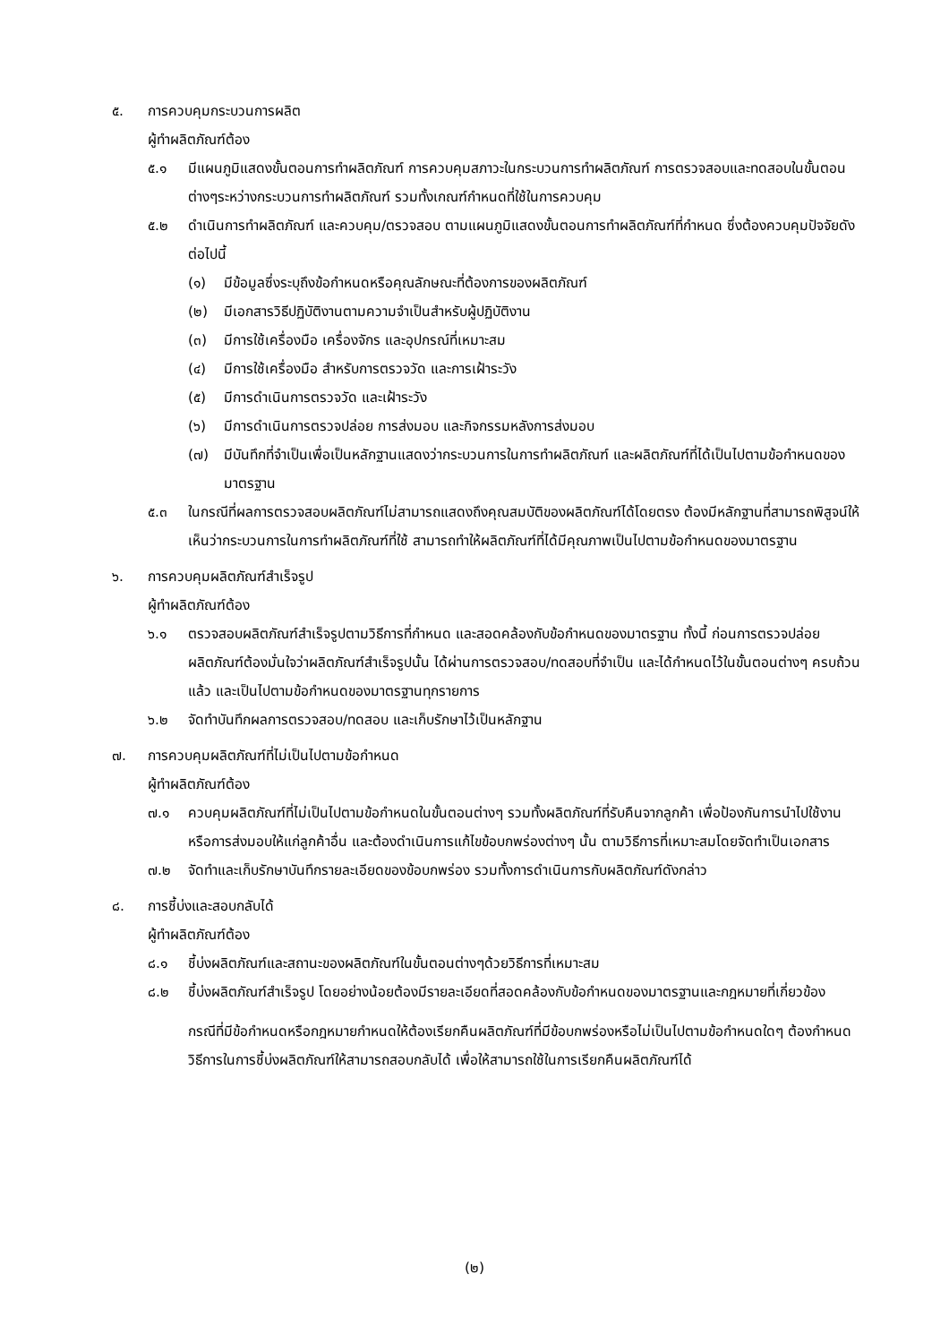๕. การควบคุมกระบวนการผลิต
ผู้ทำผลิตภัณฑ์ต้อง
๕.๑ มีแผนภูมิแสดงขั้นตอนการทำผลิตภัณฑ์ การควบคุมสภาวะในกระบวนการทำผลิตภัณฑ์ การตรวจสอบและทดสอบในขั้นตอนต่างๆระหว่างกระบวนการทำผลิตภัณฑ์ รวมทั้งเกณฑ์กำหนดที่ใช้ในการควบคุม
๕.๒ ดำเนินการทำผลิตภัณฑ์ และควบคุม/ตรวจสอบ ตามแผนภูมิแสดงขั้นตอนการทำผลิตภัณฑ์ที่กำหนด ซึ่งต้องควบคุมปัจจัยดังต่อไปนี้
(๑) มีข้อมูลซึ่งระบุถึงข้อกำหนดหรือคุณลักษณะที่ต้องการของผลิตภัณฑ์
(๒) มีเอกสารวิธีปฏิบัติงานตามความจำเป็นสำหรับผู้ปฏิบัติงาน
(๓) มีการใช้เครื่องมือ เครื่องจักร และอุปกรณ์ที่เหมาะสม
(๔) มีการใช้เครื่องมือ สำหรับการตรวจวัด และการเฝ้าระวัง
(๕) มีการดำเนินการตรวจวัด และเฝ้าระวัง
(๖) มีการดำเนินการตรวจปล่อย การส่งมอบ และกิจกรรมหลังการส่งมอบ
(๗) มีบันทึกที่จำเป็นเพื่อเป็นหลักฐานแสดงว่ากระบวนการในการทำผลิตภัณฑ์ และผลิตภัณฑ์ที่ได้เป็นไปตามข้อกำหนดของมาตรฐาน
๕.๓ ในกรณีที่ผลการตรวจสอบผลิตภัณฑ์ไม่สามารถแสดงถึงคุณสมบัติของผลิตภัณฑ์ได้โดยตรง ต้องมีหลักฐานที่สามารถพิสูจน์ให้เห็นว่ากระบวนการในการทำผลิตภัณฑ์ที่ใช้ สามารถทำให้ผลิตภัณฑ์ที่ได้มีคุณภาพเป็นไปตามข้อกำหนดของมาตรฐาน
๖. การควบคุมผลิตภัณฑ์สำเร็จรูป
ผู้ทำผลิตภัณฑ์ต้อง
๖.๑ ตรวจสอบผลิตภัณฑ์สำเร็จรูปตามวิธีการที่กำหนด และสอดคล้องกับข้อกำหนดของมาตรฐาน ทั้งนี้ ก่อนการตรวจปล่อยผลิตภัณฑ์ต้องมั่นใจว่าผลิตภัณฑ์สำเร็จรูปนั้น ได้ผ่านการตรวจสอบ/ทดสอบที่จำเป็น และได้กำหนดไว้ในขั้นตอนต่างๆ ครบถ้วนแล้ว และเป็นไปตามข้อกำหนดของมาตรฐานทุกรายการ
๖.๒ จัดทำบันทึกผลการตรวจสอบ/ทดสอบ และเก็บรักษาไว้เป็นหลักฐาน
๗. การควบคุมผลิตภัณฑ์ที่ไม่เป็นไปตามข้อกำหนด
ผู้ทำผลิตภัณฑ์ต้อง
๗.๑ ควบคุมผลิตภัณฑ์ที่ไม่เป็นไปตามข้อกำหนดในขั้นตอนต่างๆ รวมทั้งผลิตภัณฑ์ที่รับคืนจากลูกค้า เพื่อป้องกันการนำไปใช้งานหรือการส่งมอบให้แก่ลูกค้าอื่น และต้องดำเนินการแก้ไขข้อบกพร่องต่างๆ นั้น ตามวิธีการที่เหมาะสมโดยจัดทำเป็นเอกสาร
๗.๒ จัดทำและเก็บรักษาบันทึกรายละเอียดของข้อบกพร่อง รวมทั้งการดำเนินการกับผลิตภัณฑ์ดังกล่าว
๘. การชี้บ่งและสอบกลับได้
ผู้ทำผลิตภัณฑ์ต้อง
๘.๑ ชี้บ่งผลิตภัณฑ์และสถานะของผลิตภัณฑ์ในขั้นตอนต่างๆด้วยวิธีการที่เหมาะสม
๘.๒ ชี้บ่งผลิตภัณฑ์สำเร็จรูป โดยอย่างน้อยต้องมีรายละเอียดที่สอดคล้องกับข้อกำหนดของมาตรฐานและกฎหมายที่เกี่ยวข้อง
กรณีที่มีข้อกำหนดหรือกฎหมายกำหนดให้ต้องเรียกคืนผลิตภัณฑ์ที่มีข้อบกพร่องหรือไม่เป็นไปตามข้อกำหนดใดๆ ต้องกำหนดวิธีการในการชี้บ่งผลิตภัณฑ์ให้สามารถสอบกลับได้ เพื่อให้สามารถใช้ในการเรียกคืนผลิตภัณฑ์ได้
(๒)